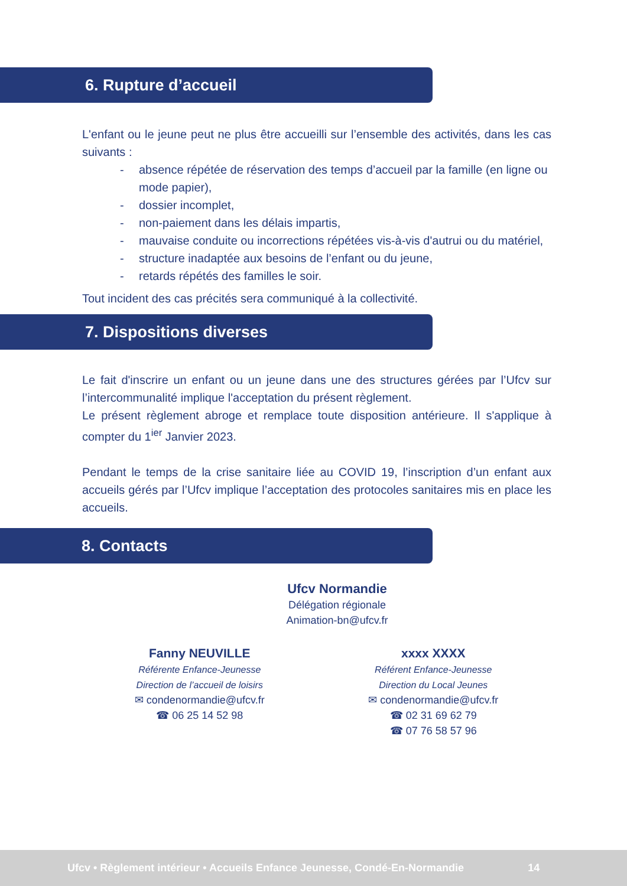6. Rupture d’accueil
L'enfant ou le jeune peut ne plus être accueilli sur l’ensemble des activités, dans les cas suivants :
- absence répétée de réservation des temps d’accueil par la famille (en ligne ou mode papier),
- dossier incomplet,
- non-paiement dans les délais impartis,
- mauvaise conduite ou incorrections répétées vis-à-vis d'autrui ou du matériel,
- structure inadaptée aux besoins de l’enfant ou du jeune,
- retards répétés des familles le soir.
Tout incident des cas précités sera communiqué à la collectivité.
7. Dispositions diverses
Le fait d'inscrire un enfant ou un jeune dans une des structures gérées par l’Ufcv sur l’intercommunalité implique l'acceptation du présent règlement.
Le présent règlement abroge et remplace toute disposition antérieure. Il s'applique à compter du 1<sup>ier</sup> Janvier 2023.
Pendant le temps de la crise sanitaire liée au COVID 19, l’inscription d’un enfant aux accueils gérés par l’Ufcv implique l’acceptation des protocoles sanitaires mis en place les accueils.
8. Contacts
Ufcv Normandie
Délégation régionale
Animation-bn@ufcv.fr
Fanny NEUVILLE
Référente Enfance-Jeunesse
Direction de l’accueil de loisirs
✉ condenormandie@ufcv.fr
☎ 06 25 14 52 98
xxxx XXXX
Référent Enfance-Jeunesse
Direction du Local Jeunes
✉ condenormandie@ufcv.fr
☎ 02 31 69 62 79
☎ 07 76 58 57 96
Ufcv • Règlement intérieur • Accueils Enfance Jeunesse, Condé-En-Normandie 14